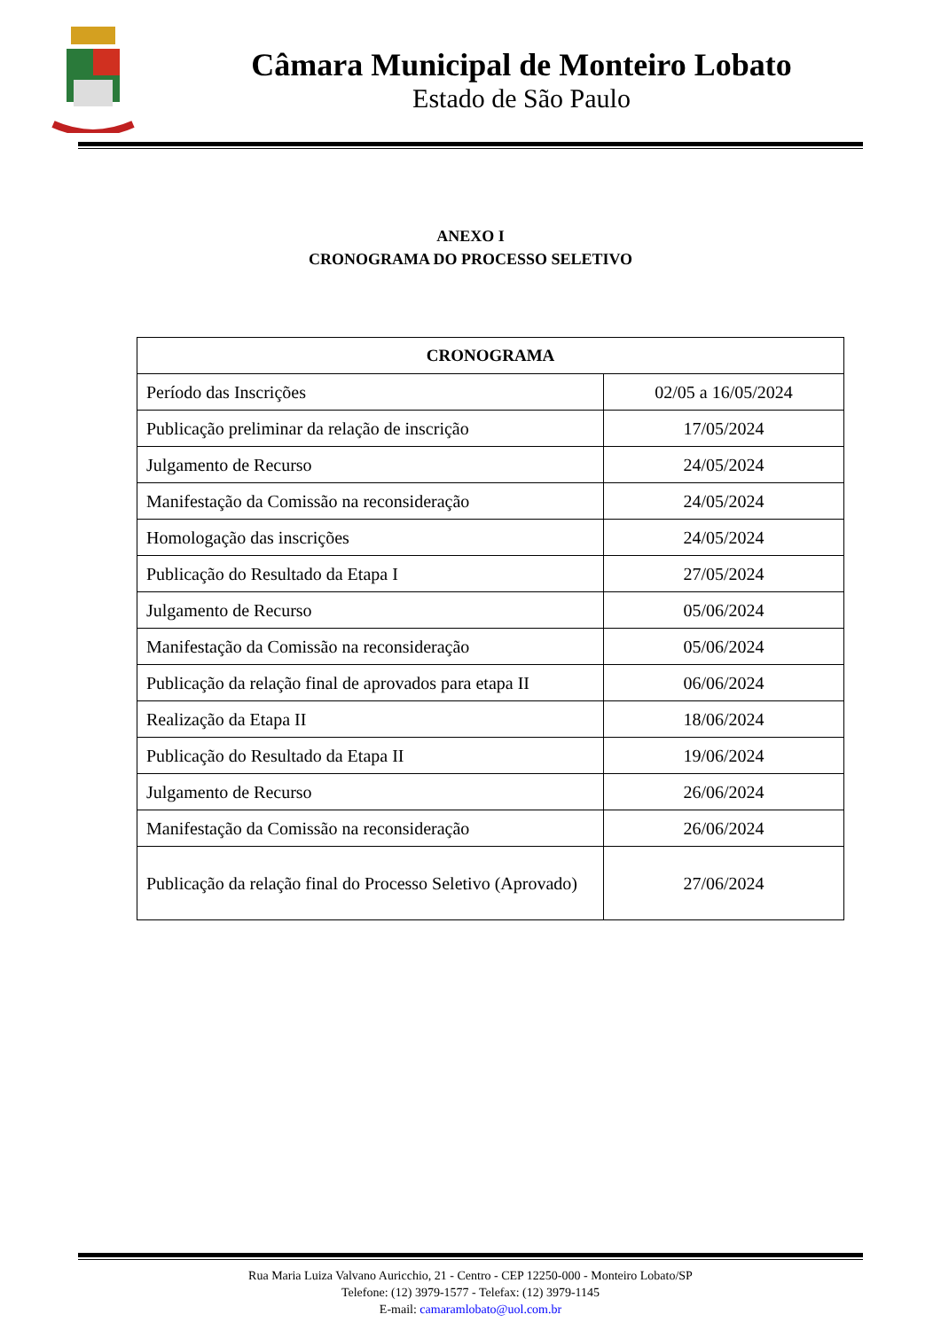Câmara Municipal de Monteiro Lobato
Estado de São Paulo
ANEXO I
CRONOGRAMA DO PROCESSO SELETIVO
| CRONOGRAMA | |
| --- | --- |
| Período das Inscrições | 02/05 a 16/05/2024 |
| Publicação preliminar da relação de inscrição | 17/05/2024 |
| Julgamento de Recurso | 24/05/2024 |
| Manifestação da Comissão na reconsideração | 24/05/2024 |
| Homologação das inscrições | 24/05/2024 |
| Publicação do Resultado da Etapa I | 27/05/2024 |
| Julgamento de Recurso | 05/06/2024 |
| Manifestação da Comissão na reconsideração | 05/06/2024 |
| Publicação da relação final de aprovados para etapa II | 06/06/2024 |
| Realização da Etapa II | 18/06/2024 |
| Publicação do Resultado da Etapa II | 19/06/2024 |
| Julgamento de Recurso | 26/06/2024 |
| Manifestação da Comissão na reconsideração | 26/06/2024 |
| Publicação da relação final do Processo Seletivo (Aprovado) | 27/06/2024 |
Rua Maria Luiza Valvano Auricchio, 21 - Centro - CEP 12250-000 - Monteiro Lobato/SP
Telefone: (12) 3979-1577 - Telefax: (12) 3979-1145
E-mail: camaramlobato@uol.com.br